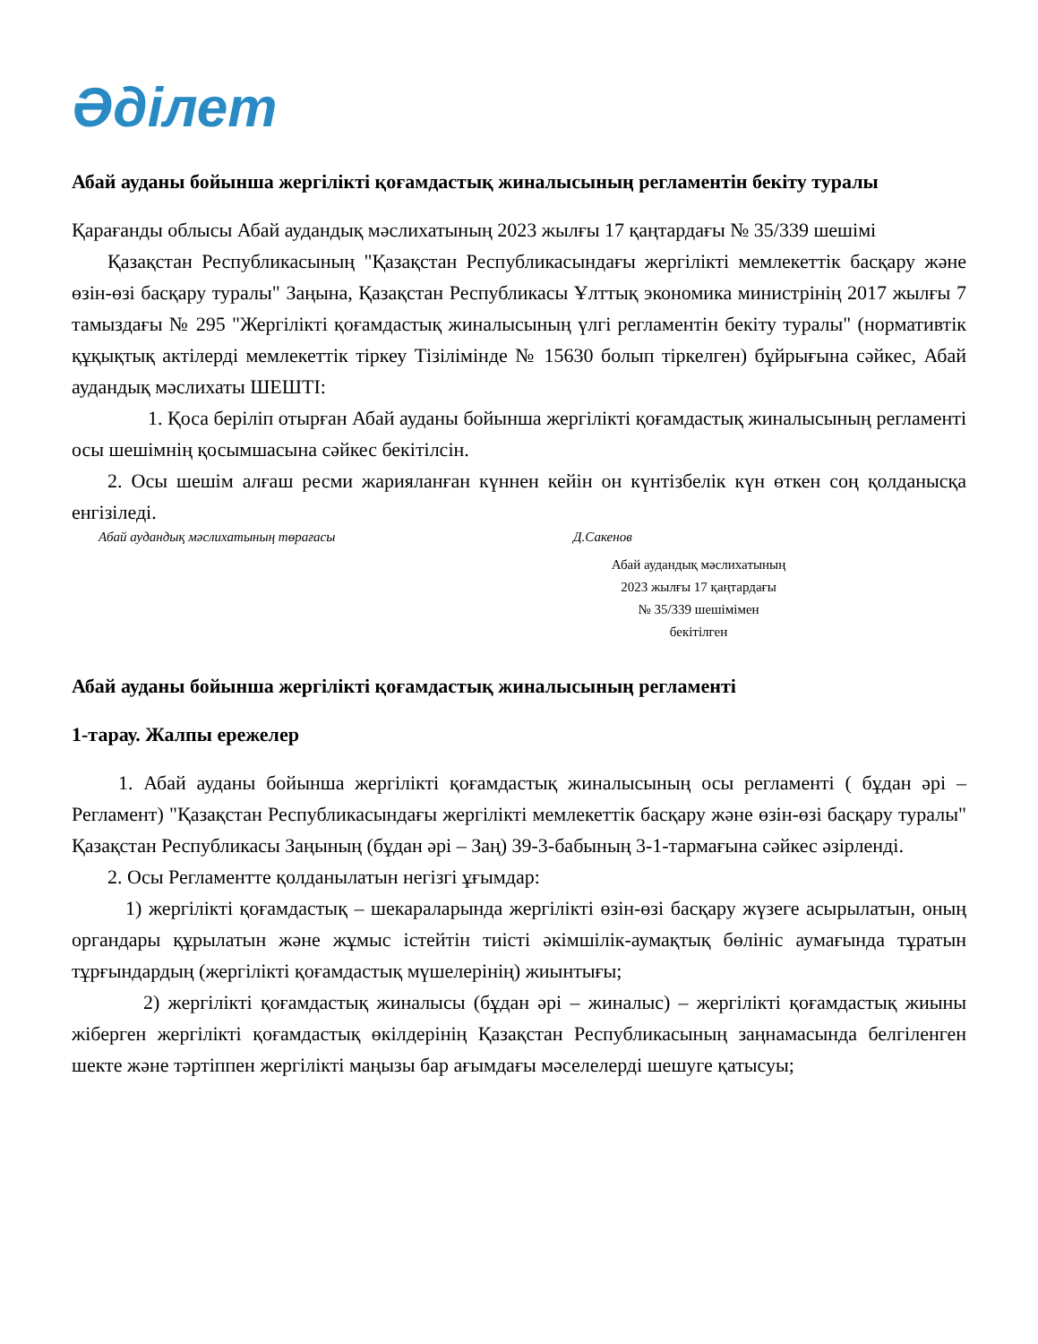Әділет
Абай ауданы бойынша жергілікті қоғамдастық жиналысының регламентін бекіту туралы
Қарағанды облысы Абай аудандық мәслихатының 2023 жылғы 17 қаңтардағы № 35/339 шешімі
Қазақстан Республикасының "Қазақстан Республикасындағы жергілікті мемлекеттік басқару және өзін-өзі басқару туралы" Заңына, Қазақстан Республикасы Ұлттық экономика министрінің 2017 жылғы 7 тамыздағы № 295 "Жергілікті қоғамдастық жиналысының үлгі регламентін бекіту туралы" (нормативтік құқықтық актілерді мемлекеттік тіркеу Тізілімінде № 15630 болып тіркелген) бұйрығына сәйкес, Абай аудандық мәслихаты ШЕШТІ:
1. Қоса беріліп отырған Абай ауданы бойынша жергілікті қоғамдастық жиналысының регламенті осы шешімнің қосымшасына сәйкес бекітілсін.
2. Осы шешім алғаш ресми жарияланған күннен кейін он күнтізбелік күн өткен соң қолданысқа енгізіледі.
Абай аудандық мәслихатының төрағасы Д.Сакенов
Абай аудандық мәслихатының
2023 жылғы 17 қаңтардағы
№ 35/339 шешімімен
бекітілген
Абай ауданы бойынша жергілікті қоғамдастық жиналысының регламенті
1-тарау. Жалпы ережелер
1. Абай ауданы бойынша жергілікті қоғамдастық жиналысының осы регламенті ( бұдан әрі – Регламент) "Қазақстан Республикасындағы жергілікті мемлекеттік басқару және өзін-өзі басқару туралы" Қазақстан Республикасы Заңының (бұдан әрі – Заң) 39-3-бабының 3-1-тармағына сәйкес әзірленді.
2. Осы Регламентте қолданылатын негізгі ұғымдар:
1) жергілікті қоғамдастық – шекараларында жергілікті өзін-өзі басқару жүзеге асырылатын, оның органдары құрылатын және жұмыс істейтін тиісті әкімшілік-аумақтық бөлініс аумағында тұратын тұрғындардың (жергілікті қоғамдастық мүшелерінің) жиынтығы;
2) жергілікті қоғамдастық жиналысы (бұдан әрі – жиналыс) – жергілікті қоғамдастық жиыны жіберген жергілікті қоғамдастық өкілдерінің Қазақстан Республикасының заңнамасында белгіленген шекте және тәртіппен жергілікті маңызы бар ағымдағы мәселелерді шешуге қатысуы;